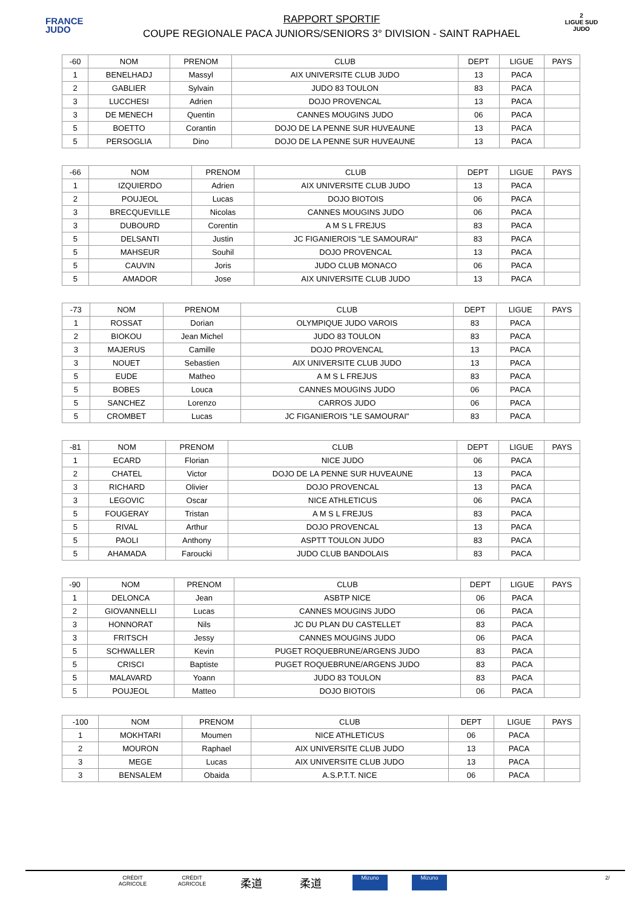FRANCE
JUDO
RAPPORT SPORTIF
COUPE REGIONALE PACA JUNIORS/SENIORS 3° DIVISION - SAINT RAPHAEL
2
LIGUE SUD JUDO
| -60 | NOM | PRENOM | CLUB | DEPT | LIGUE | PAYS |
| 1 | BENELHADJ | Massyl | AIX UNIVERSITE CLUB JUDO | 13 | PACA | |
| 2 | GABLIER | Sylvain | JUDO 83 TOULON | 83 | PACA | |
| 3 | LUCCHESI | Adrien | DOJO PROVENCAL | 13 | PACA | |
| 3 | DE MENECH | Quentin | CANNES MOUGINS JUDO | 06 | PACA | |
| 5 | BOETTO | Corantin | DOJO DE LA PENNE SUR HUVEAUNE | 13 | PACA | |
| 5 | PERSOGLIA | Dino | DOJO DE LA PENNE SUR HUVEAUNE | 13 | PACA | |
| -66 | NOM | PRENOM | CLUB | DEPT | LIGUE | PAYS |
| 1 | IZQUIERDO | Adrien | AIX UNIVERSITE CLUB JUDO | 13 | PACA | |
| 2 | POUJEOL | Lucas | DOJO BIOTOIS | 06 | PACA | |
| 3 | BRECQUEVILLE | Nicolas | CANNES MOUGINS JUDO | 06 | PACA | |
| 3 | DUBOURD | Corentin | A M S L FREJUS | 83 | PACA | |
| 5 | DELSANTI | Justin | JC FIGANIEROIS "LE SAMOURAI" | 83 | PACA | |
| 5 | MAHSEUR | Souhil | DOJO PROVENCAL | 13 | PACA | |
| 5 | CAUVIN | Joris | JUDO CLUB MONACO | 06 | PACA | |
| 5 | AMADOR | Jose | AIX UNIVERSITE CLUB JUDO | 13 | PACA | |
| -73 | NOM | PRENOM | CLUB | DEPT | LIGUE | PAYS |
| 1 | ROSSAT | Dorian | OLYMPIQUE JUDO VAROIS | 83 | PACA | |
| 2 | BIOKOU | Jean Michel | JUDO 83 TOULON | 83 | PACA | |
| 3 | MAJERUS | Camille | DOJO PROVENCAL | 13 | PACA | |
| 3 | NOUET | Sebastien | AIX UNIVERSITE CLUB JUDO | 13 | PACA | |
| 5 | EUDE | Matheo | A M S L FREJUS | 83 | PACA | |
| 5 | BOBES | Louca | CANNES MOUGINS JUDO | 06 | PACA | |
| 5 | SANCHEZ | Lorenzo | CARROS JUDO | 06 | PACA | |
| 5 | CROMBET | Lucas | JC FIGANIEROIS "LE SAMOURAI" | 83 | PACA | |
| -81 | NOM | PRENOM | CLUB | DEPT | LIGUE | PAYS |
| 1 | ECARD | Florian | NICE JUDO | 06 | PACA | |
| 2 | CHATEL | Victor | DOJO DE LA PENNE SUR HUVEAUNE | 13 | PACA | |
| 3 | RICHARD | Olivier | DOJO PROVENCAL | 13 | PACA | |
| 3 | LEGOVIC | Oscar | NICE ATHLETICUS | 06 | PACA | |
| 5 | FOUGERAY | Tristan | A M S L FREJUS | 83 | PACA | |
| 5 | RIVAL | Arthur | DOJO PROVENCAL | 13 | PACA | |
| 5 | PAOLI | Anthony | ASPTT TOULON JUDO | 83 | PACA | |
| 5 | AHAMADA | Faroucki | JUDO CLUB BANDOLAIS | 83 | PACA | |
| -90 | NOM | PRENOM | CLUB | DEPT | LIGUE | PAYS |
| 1 | DELONCA | Jean | ASBTP NICE | 06 | PACA | |
| 2 | GIOVANNELLI | Lucas | CANNES MOUGINS JUDO | 06 | PACA | |
| 3 | HONNORAT | Nils | JC DU PLAN DU CASTELLET | 83 | PACA | |
| 3 | FRITSCH | Jessy | CANNES MOUGINS JUDO | 06 | PACA | |
| 5 | SCHWALLER | Kevin | PUGET ROQUEBRUNE/ARGENS JUDO | 83 | PACA | |
| 5 | CRISCI | Baptiste | PUGET ROQUEBRUNE/ARGENS JUDO | 83 | PACA | |
| 5 | MALAVARD | Yoann | JUDO 83 TOULON | 83 | PACA | |
| 5 | POUJEOL | Matteo | DOJO BIOTOIS | 06 | PACA | |
| -100 | NOM | PRENOM | CLUB | DEPT | LIGUE | PAYS |
| 1 | MOKHTARI | Moumen | NICE ATHLETICUS | 06 | PACA | |
| 2 | MOURON | Raphael | AIX UNIVERSITE CLUB JUDO | 13 | PACA | |
| 3 | MEGE | Lucas | AIX UNIVERSITE CLUB JUDO | 13 | PACA | |
| 3 | BENSALEM | Obaida | A.S.P.T.T. NICE | 06 | PACA | |
CRÉDIT AGRICOLE CRÉDIT AGRICOLE 柔道 柔道 Mizuno Mizuno 2/